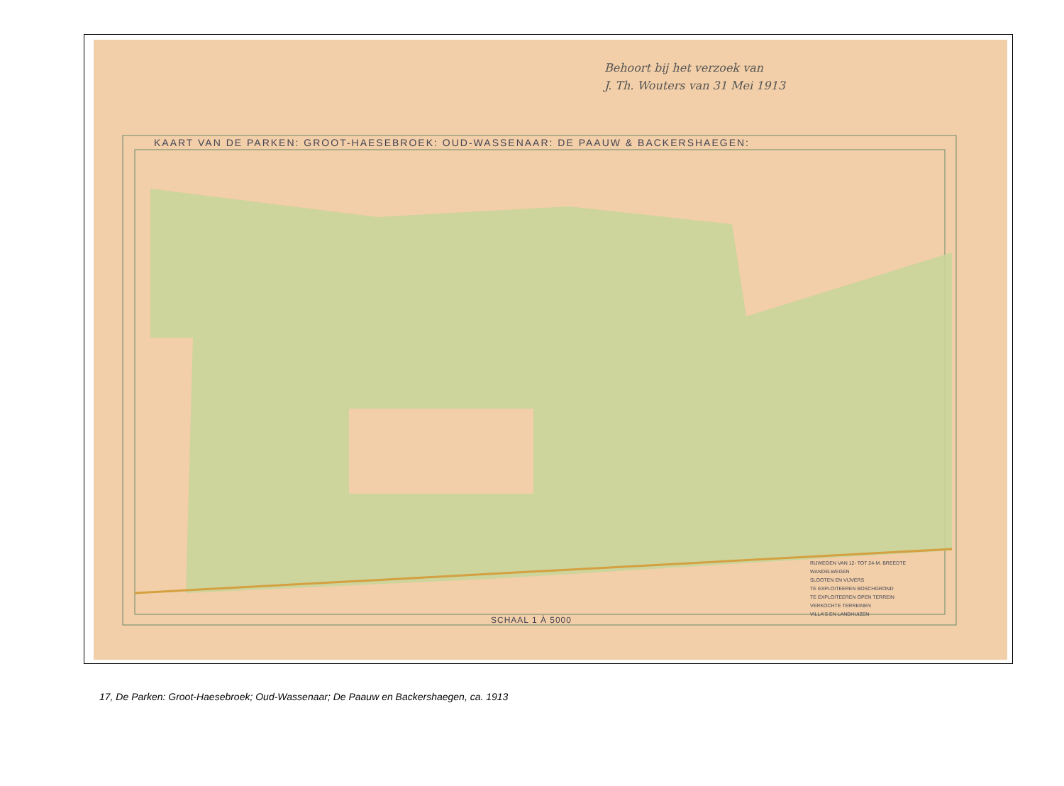Behoort bij het verzoek van
J. Th. Wouters van 31 Mei 1913
KAART VAN DE PARKEN: GROOT-HAESEBROEK: OUD-WASSENAAR: DE PAAUW & BACKERSHAEGEN:
SCHAAL 1 À 5000
RIJWEGEN VAN 12- TOT 24-M. BREEDTE
WANDELWEGEN
SLOOTEN EN VIJVERS
TE EXPLOITEEREN BOSCHGROND
TE EXPLOITEEREN OPEN TERREIN
VERKOCHTE TERREINEN
VILLA'S EN LANDHUIZEN
17, De Parken: Groot-Haesebroek; Oud-Wassenaar; De Paauw en Backershaegen, ca. 1913